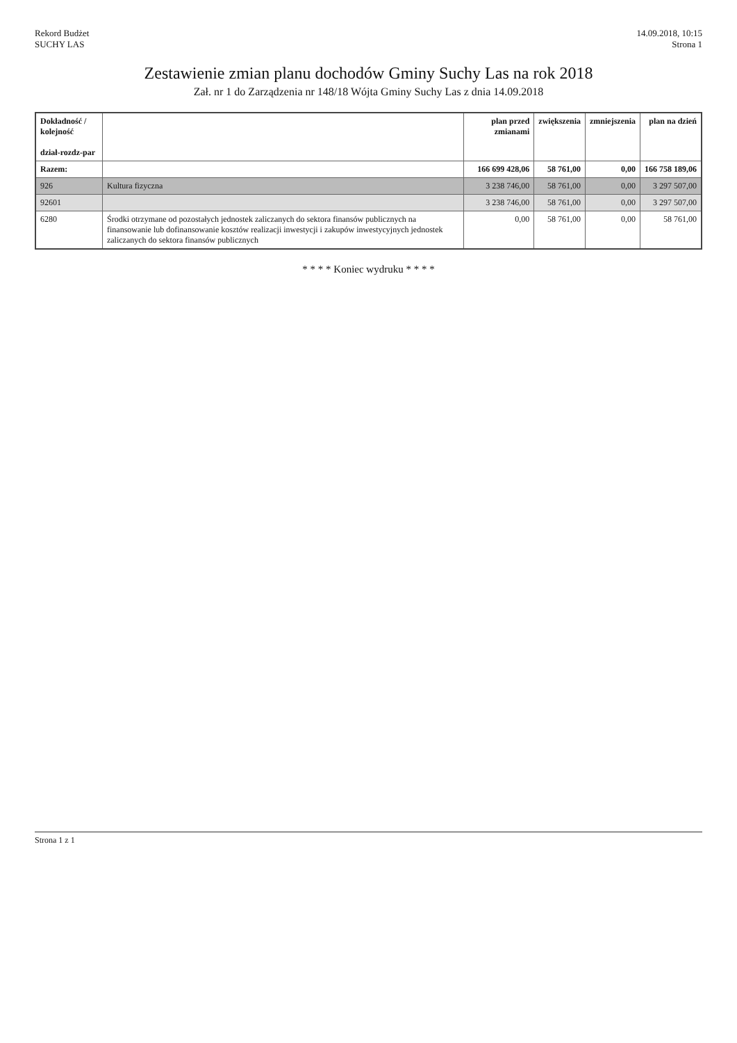Rekord Budżet
SUCHY LAS
14.09.2018, 10:15
Strona 1
Zestawienie zmian planu dochodów Gminy Suchy Las na rok 2018
Zał. nr 1 do Zarządzenia nr 148/18 Wójta Gminy Suchy Las z dnia 14.09.2018
| Dokładność / kolejność dział-rozdz-par | | plan przed zmianami | zwiększenia | zmniejszenia | plan na dzień |
| --- | --- | --- | --- | --- | --- |
| Razem: | | 166 699 428,06 | 58 761,00 | 0,00 | 166 758 189,06 |
| 926 | Kultura fizyczna | 3 238 746,00 | 58 761,00 | 0,00 | 3 297 507,00 |
| 92601 | | 3 238 746,00 | 58 761,00 | 0,00 | 3 297 507,00 |
| 6280 | Środki otrzymane od pozostałych jednostek zaliczanych do sektora finansów publicznych na finansowanie lub dofinansowanie kosztów realizacji inwestycji i zakupów inwestycyjnych jednostek zaliczanych do sektora finansów publicznych | 0,00 | 58 761,00 | 0,00 | 58 761,00 |
* * * * Koniec wydruku * * * *
Strona 1 z 1